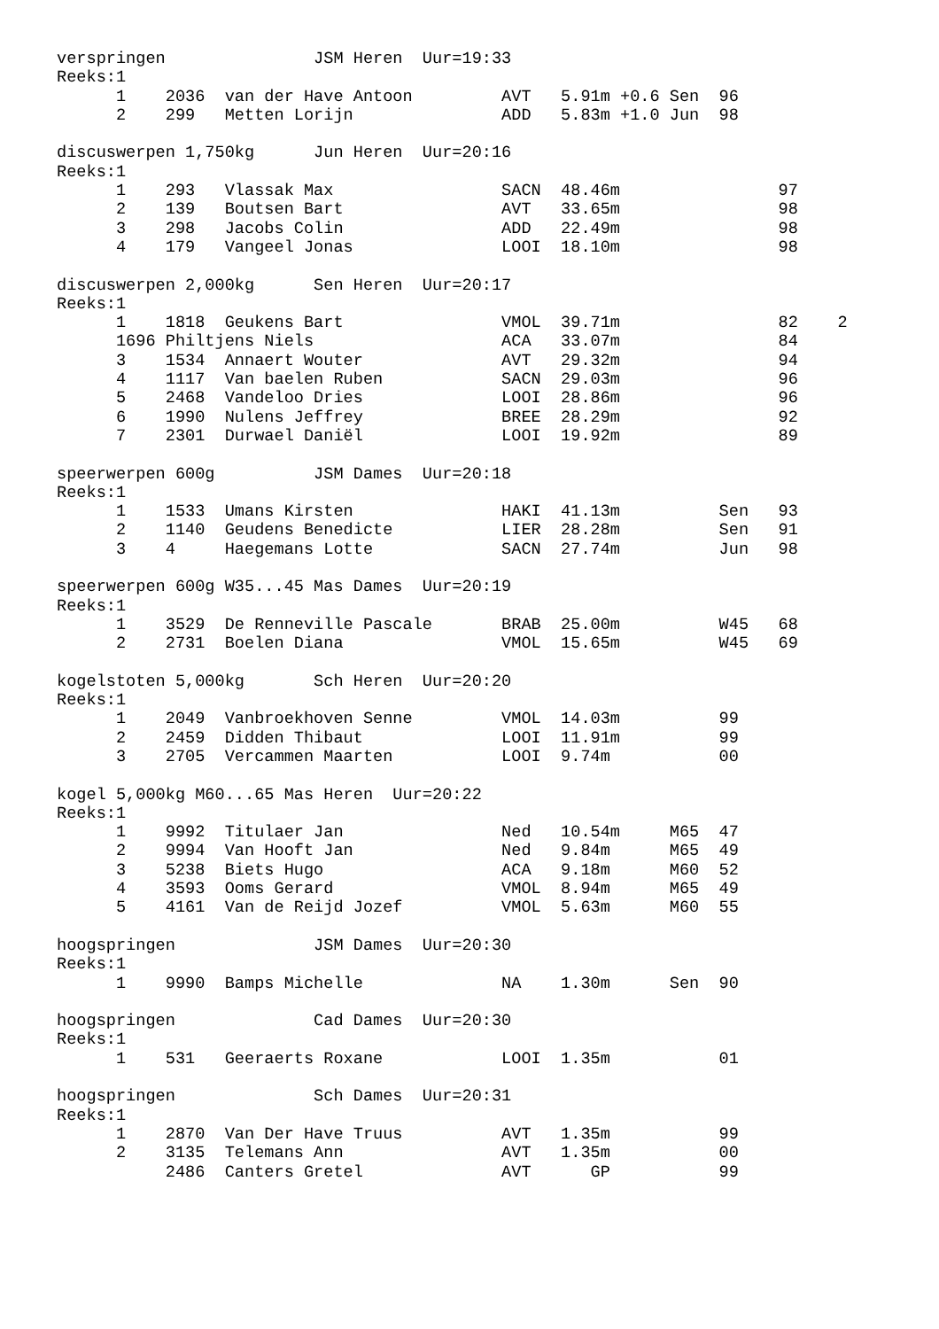verspringen               JSM Heren  Uur=19:33
Reeks:1
      1    2036  van der Have Antoon         AVT   5.91m +0.6 Sen  96
      2    299   Metten Lorijn               ADD   5.83m +1.0 Jun  98

discuswerpen 1,750kg      Jun Heren  Uur=20:16
Reeks:1
      1    293   Vlassak Max                 SACN  48.46m                97
      2    139   Boutsen Bart                AVT   33.65m                98
      3    298   Jacobs Colin                ADD   22.49m                98
      4    179   Vangeel Jonas               LOOI  18.10m                98

discuswerpen 2,000kg      Sen Heren  Uur=20:17
Reeks:1
      1    1818  Geukens Bart                VMOL  39.71m                82    2
      1696 Philtjens Niels                   ACA   33.07m                84
      3    1534  Annaert Wouter              AVT   29.32m                94
      4    1117  Van baelen Ruben            SACN  29.03m                96
      5    2468  Vandeloo Dries              LOOI  28.86m                96
      6    1990  Nulens Jeffrey              BREE  28.29m                92
      7    2301  Durwael Daniël              LOOI  19.92m                89

speerwerpen 600g          JSM Dames  Uur=20:18
Reeks:1
      1    1533  Umans Kirsten               HAKI  41.13m          Sen   93
      2    1140  Geudens Benedicte           LIER  28.28m          Sen   91
      3    4     Haegemans Lotte             SACN  27.74m          Jun   98

speerwerpen 600g W35...45 Mas Dames  Uur=20:19
Reeks:1
      1    3529  De Renneville Pascale       BRAB  25.00m          W45   68
      2    2731  Boelen Diana                VMOL  15.65m          W45   69

kogelstoten 5,000kg       Sch Heren  Uur=20:20
Reeks:1
      1    2049  Vanbroekhoven Senne         VMOL  14.03m          99
      2    2459  Didden Thibaut              LOOI  11.91m          99
      3    2705  Vercammen Maarten           LOOI  9.74m           00

kogel 5,000kg M60...65 Mas Heren  Uur=20:22
Reeks:1
      1    9992  Titulaer Jan                Ned   10.54m     M65  47
      2    9994  Van Hooft Jan               Ned   9.84m      M65  49
      3    5238  Biets Hugo                  ACA   9.18m      M60  52
      4    3593  Ooms Gerard                 VMOL  8.94m      M65  49
      5    4161  Van de Reijd Jozef          VMOL  5.63m      M60  55

hoogspringen              JSM Dames  Uur=20:30
Reeks:1
      1    9990  Bamps Michelle              NA    1.30m      Sen  90

hoogspringen              Cad Dames  Uur=20:30
Reeks:1
      1    531   Geeraerts Roxane            LOOI  1.35m           01

hoogspringen              Sch Dames  Uur=20:31
Reeks:1
      1    2870  Van Der Have Truus          AVT   1.35m           99
      2    3135  Telemans Ann                AVT   1.35m           00
           2486  Canters Gretel              AVT      GP           99